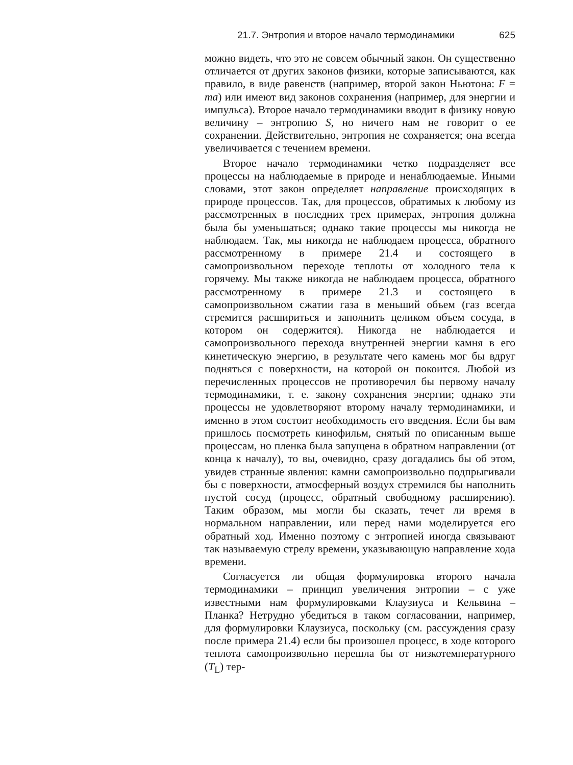21.7. Энтропия и второе начало термодинамики 625
можно видеть, что это не совсем обычный закон. Он существенно отличается от других законов физики, которые записываются, как правило, в виде равенств (например, второй закон Ньютона: F = ma) или имеют вид законов сохранения (например, для энергии и импульса). Второе начало термодинамики вводит в физику новую величину – энтропию S, но ничего нам не говорит о ее сохранении. Действительно, энтропия не сохраняется; она всегда увеличивается с течением времени.
Второе начало термодинамики четко подразделяет все процессы на наблюдаемые в природе и ненаблюдаемые. Иными словами, этот закон определяет направление происходящих в природе процессов. Так, для процессов, обратимых к любому из рассмотренных в последних трех примерах, энтропия должна была бы уменьшаться; однако такие процессы мы никогда не наблюдаем. Так, мы никогда не наблюдаем процесса, обратного рассмотренному в примере 21.4 и состоящего в самопроизвольном переходе теплоты от холодного тела к горячему. Мы также никогда не наблюдаем процесса, обратного рассмотренному в примере 21.3 и состоящего в самопроизвольном сжатии газа в меньший объем (газ всегда стремится расшириться и заполнить целиком объем сосуда, в котором он содержится). Никогда не наблюдается и самопроизвольного перехода внутренней энергии камня в его кинетическую энергию, в результате чего камень мог бы вдруг подняться с поверхности, на которой он покоится. Любой из перечисленных процессов не противоречил бы первому началу термодинамики, т. е. закону сохранения энергии; однако эти процессы не удовлетворяют второму началу термодинамики, и именно в этом состоит необходимость его введения. Если бы вам пришлось посмотреть кинофильм, снятый по описанным выше процессам, но пленка была запущена в обратном направлении (от конца к началу), то вы, очевидно, сразу догадались бы об этом, увидев странные явления: камни самопроизвольно подпрыгивали бы с поверхности, атмосферный воздух стремился бы наполнить пустой сосуд (процесс, обратный свободному расширению). Таким образом, мы могли бы сказать, течет ли время в нормальном направлении, или перед нами моделируется его обратный ход. Именно поэтому с энтропией иногда связывают так называемую стрелу времени, указывающую направление хода времени.
Согласуется ли общая формулировка второго начала термодинамики – принцип увеличения энтропии – с уже известными нам формулировками Клаузиуса и Кельвина – Планка? Нетрудно убедиться в таком согласовании, например, для формулировки Клаузиуса, поскольку (см. рассуждения сразу после примера 21.4) если бы произошел процесс, в ходе которого теплота самопроизвольно перешла бы от низкотемпературного (T<sub>L</sub>) тер-